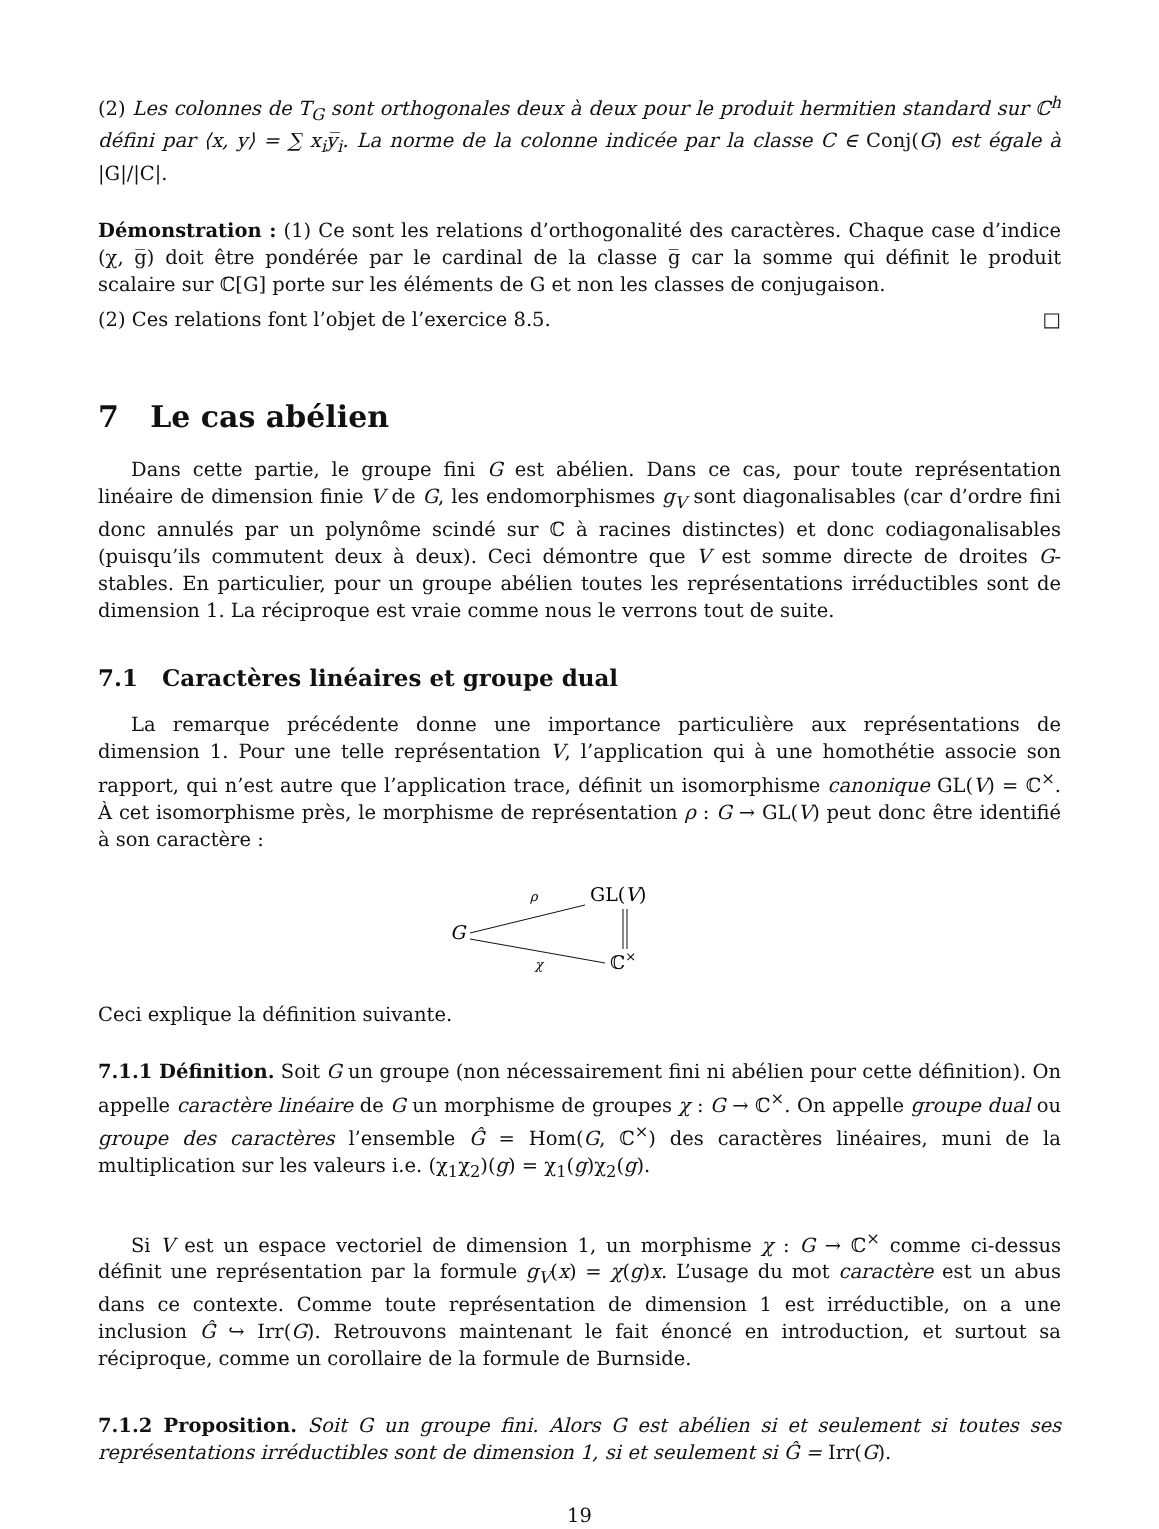(2) Les colonnes de T<sub>G</sub> sont orthogonales deux à deux pour le produit hermitien standard sur ℂ<sup>h</sup> défini par ⟨x, y⟩ = ∑ x<sub>i</sub>y̅<sub>i</sub>. La norme de la colonne indicée par la classe C ∈ Conj(G) est égale à |G|/|C|.
Démonstration : (1) Ce sont les relations d’orthogonalité des caractères. Chaque case d’indice (χ, g̅) doit être pondérée par le cardinal de la classe g̅ car la somme qui définit le produit scalaire sur ℂ[G] porte sur les éléments de G et non les classes de conjugaison.
(2) Ces relations font l’objet de l’exercice 8.5. □
7 Le cas abélien
Dans cette partie, le groupe fini G est abélien. Dans ce cas, pour toute représentation linéaire de dimension finie V de G, les endomorphismes g<sub>V</sub> sont diagonalisables (car d’ordre fini donc annulés par un polynôme scindé sur ℂ à racines distinctes) et donc codiagonalisables (puisqu’ils commutent deux à deux). Ceci démontre que V est somme directe de droites G-stables. En particulier, pour un groupe abélien toutes les représentations irréductibles sont de dimension 1. La réciproque est vraie comme nous le verrons tout de suite.
7.1 Caractères linéaires et groupe dual
La remarque précédente donne une importance particulière aux représentations de dimension 1. Pour une telle représentation V, l’application qui à une homothétie associe son rapport, qui n’est autre que l’application trace, définit un isomorphisme canonique GL(V) = ℂ<sup>×</sup>. À cet isomorphisme près, le morphisme de représentation ρ : G → GL(V) peut donc être identifié à son caractère :
G
GL(V)
ℂ×
ρ
χ
Ceci explique la définition suivante.
7.1.1 Définition. Soit G un groupe (non nécessairement fini ni abélien pour cette définition). On appelle caractère linéaire de G un morphisme de groupes χ : G → ℂ<sup>×</sup>. On appelle groupe dual ou groupe des caractères l’ensemble Ĝ = Hom(G, ℂ<sup>×</sup>) des caractères linéaires, muni de la multiplication sur les valeurs i.e. (χ<sub>1</sub>χ<sub>2</sub>)(g) = χ<sub>1</sub>(g)χ<sub>2</sub>(g).
Si V est un espace vectoriel de dimension 1, un morphisme χ : G → ℂ<sup>×</sup> comme ci-dessus définit une représentation par la formule g<sub>V</sub>(x) = χ(g)x. L’usage du mot caractère est un abus dans ce contexte. Comme toute représentation de dimension 1 est irréductible, on a une inclusion Ĝ ↪ Irr(G). Retrouvons maintenant le fait énoncé en introduction, et surtout sa réciproque, comme un corollaire de la formule de Burnside.
7.1.2 Proposition. Soit G un groupe fini. Alors G est abélien si et seulement si toutes ses représentations irréductibles sont de dimension 1, si et seulement si Ĝ = Irr(G).
19